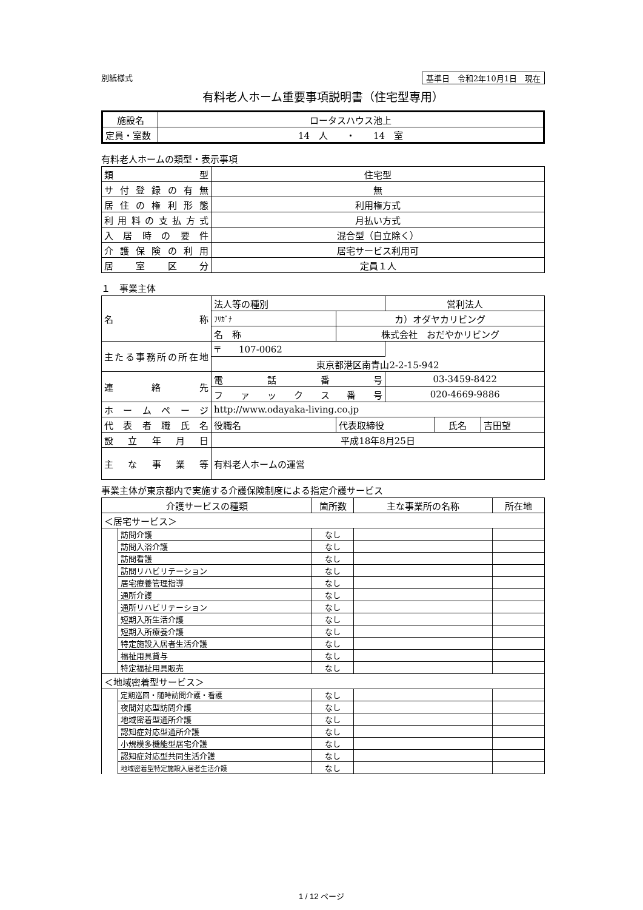別紙様式 基準日　令和2年10月1日　現在
有料老人ホーム重要事項説明書（住宅型専用）
| 施設名 | ロータスハウス池上 |
| 定員・室数 | 14 人 ・ 14 室 |
有料老人ホームの類型・表示事項
| 類 型 | 住宅型 |
| サ付登録の有無 | 無 |
| 居住の権利形態 | 利用権方式 |
| 利用料の支払方式 | 月払い方式 |
| 入居時の要件 | 混合型（自立除く） |
| 介護保険の利用 | 居宅サービス利用可 |
| 居室区分 | 定員１人 |
１　事業主体
| 名 称 | 法人等の種別 | | 営利法人 | | |
| | ﾌﾘｶﾞﾅ | カ）オダヤカリビング | | | |
| | 名 称 | 株式会社 おだやかリビング | | | |
| 主たる事務所の所在地 | 〒 107-0062 | | | | |
| | 東京都港区南青山2-2-15-942 | | | | |
| 連 絡 先 | 電話番号 | | 03-3459-8422 | | |
| | ファックス番号 | | 020-4669-9886 | | |
| ホームページ | http://www.odayaka-living.co.jp | | | | |
| 代表者職氏名 | 役職名 | 代表取締役 | | 氏名 | 吉田望 |
| 設立年月日 | 平成18年8月25日 | | | | |
| 主な事業等 | 有料老人ホームの運営 | | | | |
事業主体が東京都内で実施する介護保険制度による指定介護サービス
| 介護サービスの種類 | | 箇所数 | 主な事業所の名称 | 所在地 |
| ＜居宅サービス＞ | | | | |
| | 訪問介護 | なし | | |
| | 訪問入浴介護 | なし | | |
| | 訪問看護 | なし | | |
| | 訪問リハビリテーション | なし | | |
| | 居宅療養管理指導 | なし | | |
| | 通所介護 | なし | | |
| | 通所リハビリテーション | なし | | |
| | 短期入所生活介護 | なし | | |
| | 短期入所療養介護 | なし | | |
| | 特定施設入居者生活介護 | なし | | |
| | 福祉用具貸与 | なし | | |
| | 特定福祉用具販売 | なし | | |
| ＜地域密着型サービス＞ | | | | |
| | 定期巡回・随時訪問介護・看護 | なし | | |
| | 夜間対応型訪問介護 | なし | | |
| | 地域密着型通所介護 | なし | | |
| | 認知症対応型通所介護 | なし | | |
| | 小規模多機能型居宅介護 | なし | | |
| | 認知症対応型共同生活介護 | なし | | |
| | 地域密着型特定施設入居者生活介護 | なし | | |
1 / 12 ページ